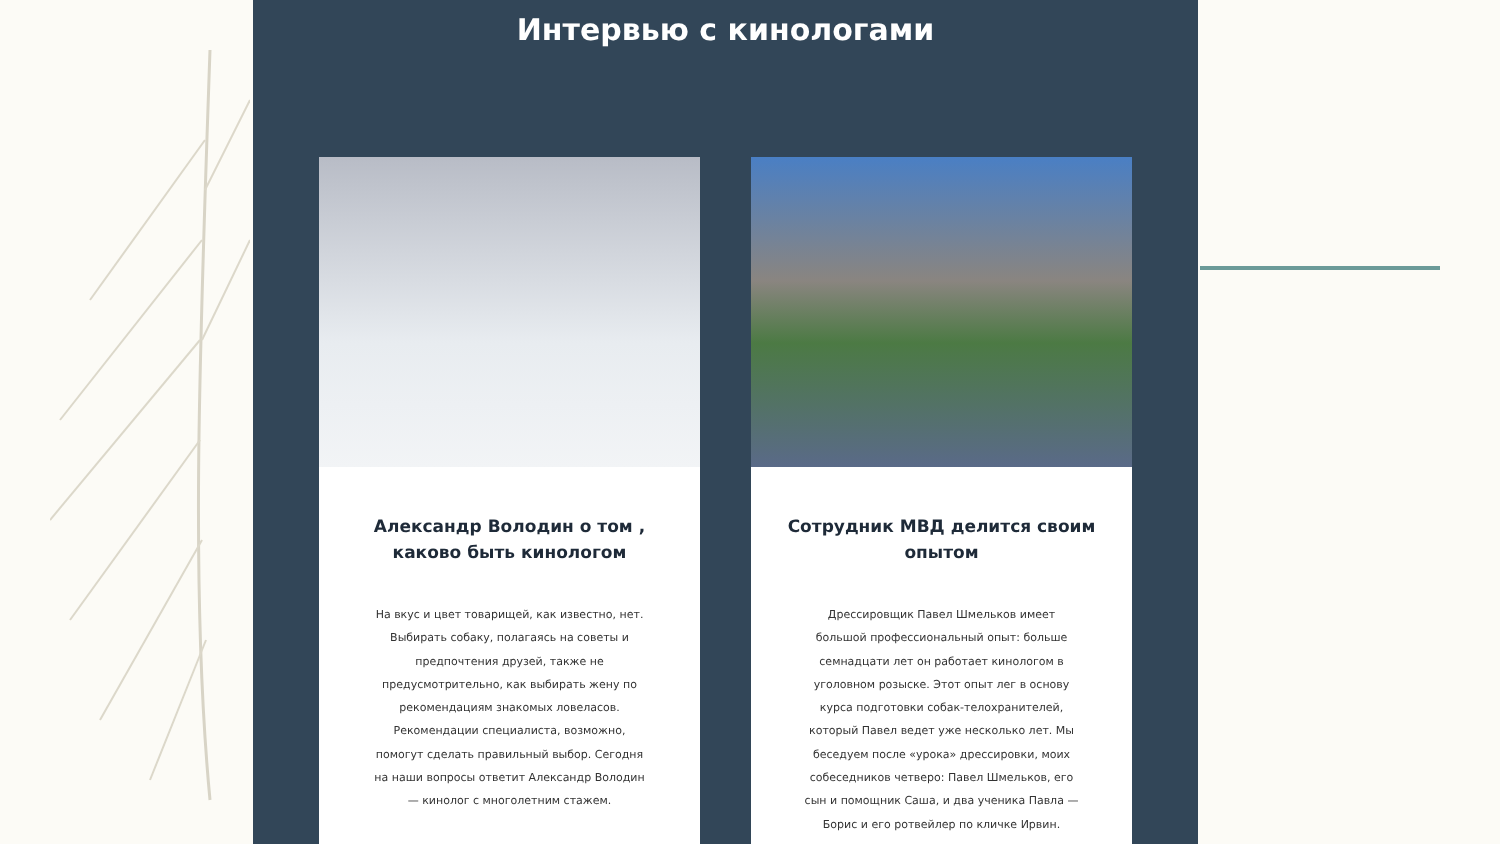Интервью с кинологами
Александр Володин о том , каково быть кинологом
На вкус и цвет товарищей, как известно, нет. Выбирать собаку, полагаясь на советы и предпочтения друзей, также не предусмотрительно, как выбирать жену по рекомендациям знакомых ловеласов. Рекомендации специалиста, возможно, помогут сделать правильный выбор. Сегодня на наши вопросы ответит Александр Володин — кинолог с многолетним стажем.
Сотрудник МВД делится своим опытом
Дрессировщик Павел Шмельков имеет большой профессиональный опыт: больше семнадцати лет он работает кинологом в уголовном розыске. Этот опыт лег в основу курса подготовки собак-телохранителей, который Павел ведет уже несколько лет. Мы беседуем после «урока» дрессировки, моих собеседников четверо: Павел Шмельков, его сын и помощник Саша, и два ученика Павла — Борис и его ротвейлер по кличке Ирвин.